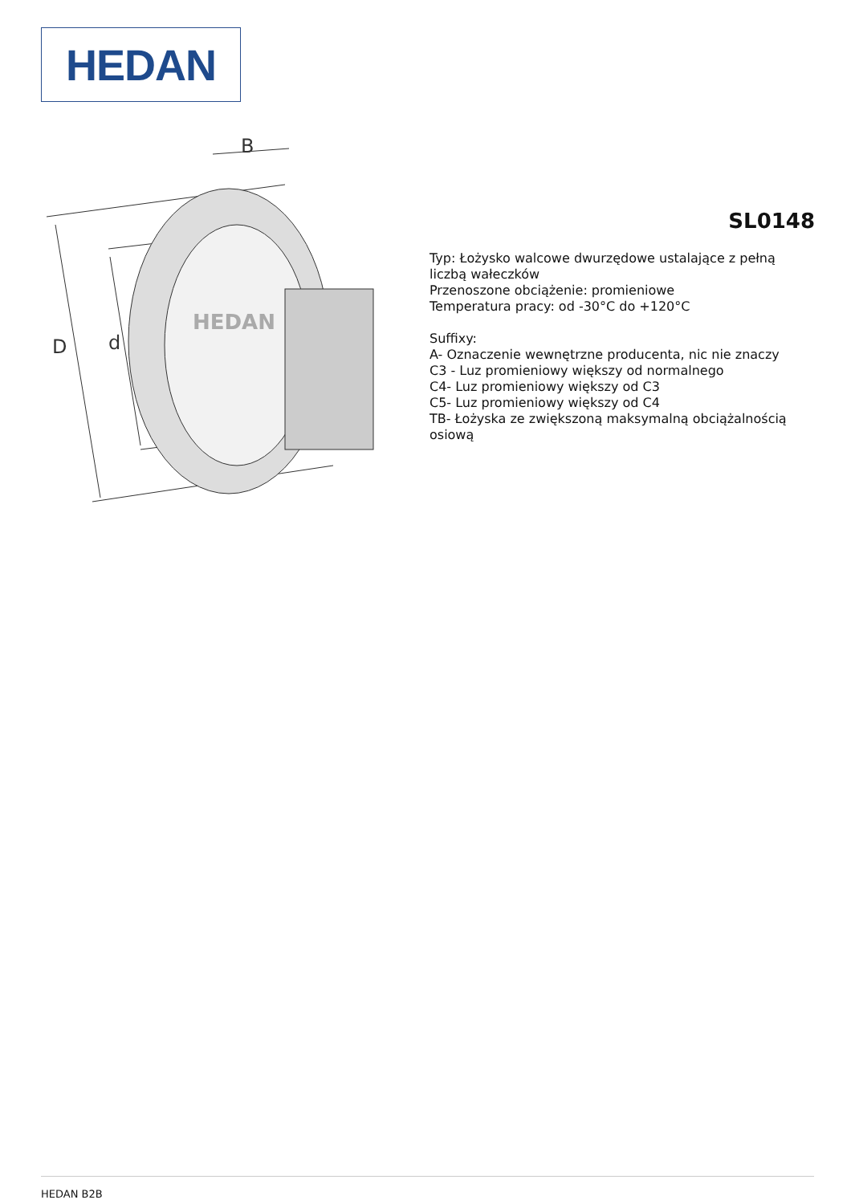HEDAN
D
d
B
HEDAN
SL0148
Typ: Łożysko walcowe dwurzędowe ustalające z pełną liczbą wałeczków
Przenoszone obciążenie: promieniowe
Temperatura pracy: od -30°C do +120°C
Suffixy:
A- Oznaczenie wewnętrzne producenta, nic nie znaczy
C3 - Luz promieniowy większy od normalnego
C4- Luz promieniowy większy od C3
C5- Luz promieniowy większy od C4
TB- Łożyska ze zwiększoną maksymalną obciążalnością osiową
HEDAN B2B